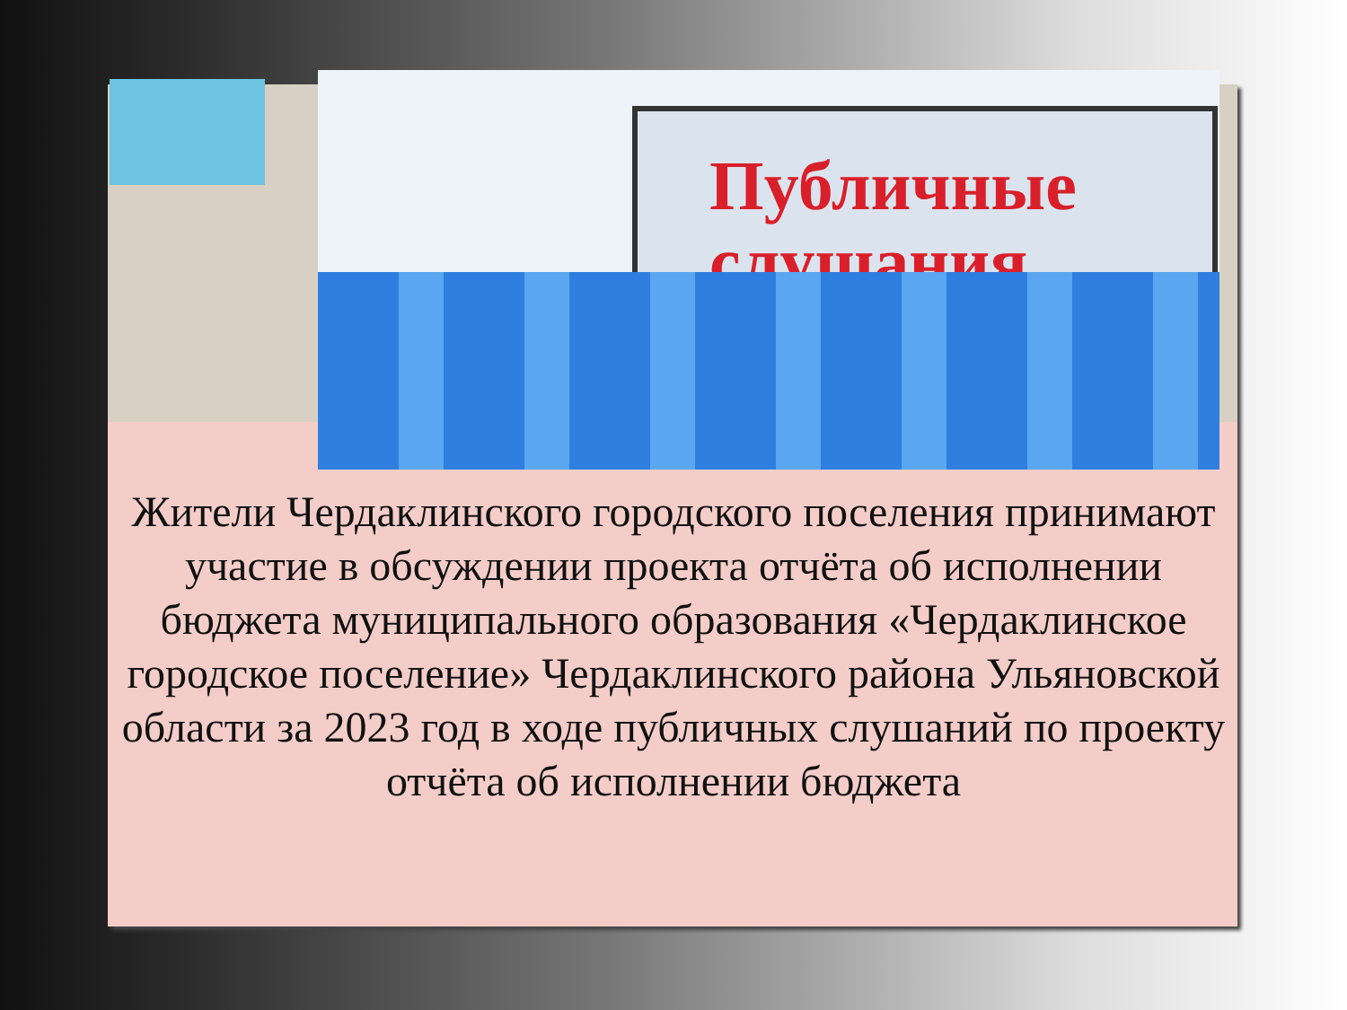Публичные
слушания
Жители Чердаклинского городского поселения принимают участие в обсуждении проекта отчёта об исполнении бюджета муниципального образования «Чердаклинское городское поселение» Чердаклинского района Ульяновской области за 2023 год в ходе публичных слушаний по проекту отчёта об исполнении бюджета